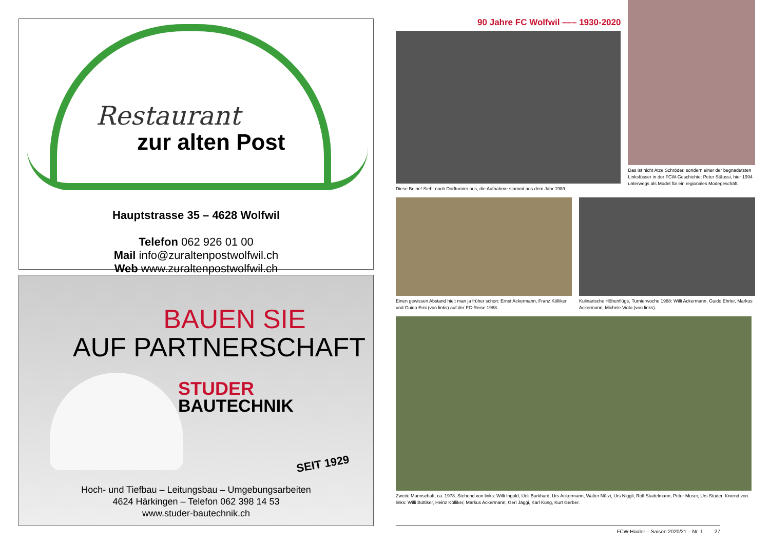Restaurant
zur alten Post
Hauptstrasse 35 – 4628 Wolfwil
Telefon 062 926 01 00
Mail info@zuraltenpostwolfwil.ch
Web www.zuraltenpostwolfwil.ch
BAUEN SIE
AUF PARTNERSCHAFT
STUDER
BAUTECHNIK
SEIT 1929
Hoch- und Tiefbau – Leitungsbau – Umgebungsarbeiten
4624 Härkingen – Telefon 062 398 14 53
www.studer-bautechnik.ch
90 Jahre FC Wolfwil ––– 1930-2020
Diese Beine! Sieht nach Dorfturnier aus, die Aufnahme stammt aus dem Jahr 1989.
Das ist nicht Atze Schröder, sondern einer der begnadetsten Linksfüsser in der FCW-Geschichte: Peter Stäussi, hier 1994 unterwegs als Model für ein regionales Modegeschäft.
Einen gewissen Abstand hielt man ja früher schon: Ernst Ackermann, Franz Kölliker und Guido Erni (von links) auf der FC-Reise 1988.
Kulinarische Höhenflüge, Turnierwoche 1988: Willi Ackermann, Guido Ehrler, Markus Ackermann, Michele Violo (von links).
Zweite Mannschaft, ca. 1978. Stehend von links: Willi Ingold, Ueli Burkhard, Urs Ackermann, Walter Nützi, Urs Niggli, Rolf Stadelmann, Peter Moser, Urs Studer. Kniend von links: Willi Büttiker, Heinz Kölliker, Markus Ackermann, Geri Jäggi, Karl Küng, Kurt Gerber.
FCW-Hüüler – Saison 2020/21 – Nr. 1 27